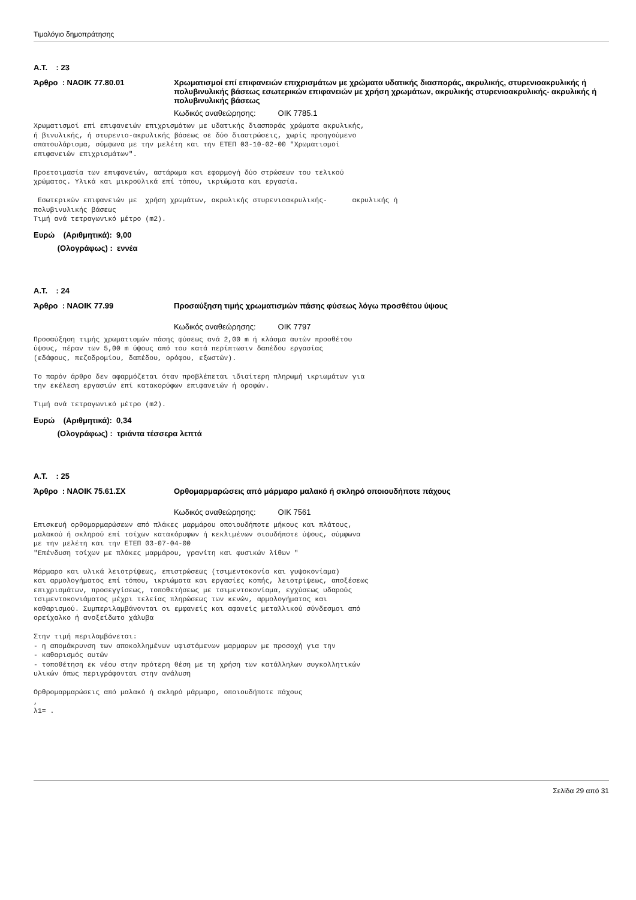Τιμολόγιο δημοπράτησης
Α.Τ. : 23
Άρθρο : ΝΑΟΙΚ 77.80.01 Χρωματισμοί επί επιφανειών επιχρισμάτων με χρώματα υδατικής διασποράς, ακρυλικής, στυρενιοακρυλικής ή πολυβινυλικής βάσεως εσωτερικών επιφανειών με χρήση χρωμάτων, ακρυλικής στυρενιοακρυλικής- ακρυλικής ή πολυβινυλικής βάσεως
Κωδικός αναθεώρησης: ΟΙΚ 7785.1
Χρωματισμοί επί επιφανειών επιχρισμάτων με υδατικής διασποράς χρώματα ακρυλικής,
ή βινυλικής, ή στυρενιο-ακρυλικής βάσεως σε δύο διαστρώσεις, χωρίς προηγούμενο
σπατουλάρισμα, σύμφωνα με την μελέτη και την ΕΤΕΠ 03-10-02-00 "Χρωματισμοί
επιφανειών επιχρισμάτων".

Προετοιμασία των επιφανειών, αστάρωμα και εφαρμογή δύο στρώσεων του τελικού
χρώματος. Υλικά και μικροϋλικά επί τόπου, ικριώματα και εργασία.

 Εσωτερικών επιφανειών με  χρήση χρωμάτων, ακρυλικής στυρενιοακρυλικής-      ακρυλικής ή
πολυβινυλικής βάσεως
Τιμή ανά τετραγωνικό μέτρο (m2).
Ευρώ (Αριθμητικά): 9,00
(Ολογράφως) : εννέα
Α.Τ. : 24
Άρθρο : ΝΑΟΙΚ 77.99 Προσαύξηση τιμής χρωματισμών πάσης φύσεως λόγω προσθέτου ύψους
Κωδικός αναθεώρησης: ΟΙΚ 7797
Προσαύξηση τιμής χρωματισμών πάσης φύσεως ανά 2,00 m ή κλάσμα αυτών προσθέτου
ύψους, πέραν των 5,00 m ύψους από του κατά περίπτωσιν δαπέδου εργασίας
(εδάφους, πεζοδρομίου, δαπέδου, ορόφου, εξωστών).

Το παρόν άρθρο δεν αφαρμόζεται όταν προβλέπεται ιδιαίτερη πληρωμή ικριωμάτων για
την εκέλεση εργασιών επί κατακορύφων επιφανειών ή οροφών.

Τιμή ανά τετραγωνικό μέτρο (m2).
Ευρώ (Αριθμητικά): 0,34
(Ολογράφως) : τριάντα τέσσερα λεπτά
Α.Τ. : 25
Άρθρο : ΝΑΟΙΚ 75.61.ΣΧ Ορθομαρμαρώσεις από μάρμαρο μαλακό ή σκληρό οποιουδήποτε πάχους
Κωδικός αναθεώρησης: ΟΙΚ 7561
Επισκευή ορθομαρμαρώσεων από πλάκες μαρμάρου οποιουδήποτε μήκους και πλάτους,
μαλακού ή σκληρού επί τοίχων κατακόρυφων ή κεκλιμένων οιουδήποτε ύψους, σύμφωνα
με την μελέτη και την ΕΤΕΠ 03-07-04-00
"Επένδυση τοίχων με πλάκες μαρμάρου, γρανίτη και φυσικών λίθων "

Μάρμαρο και υλικά λειοτρίψεως, επιστρώσεως (τσιμεντοκονία και γυψοκονίαμα)
και αρμολογήματος επί τόπου, ικριώματα και εργασίες κοπής, λειοτρίψεως, αποξέσεως
επιχρισμάτων, προσεγγίσεως, τοποθετήσεως με τσιμεντοκονίαμα, εγχύσεως υδαρούς
τσιμεντοκονιάματος μέχρι τελείας πληρώσεως των κενών, αρμολογήματος και
καθαρισμού. Συμπεριλαμβάνονται οι εμφανείς και αφανείς μεταλλικού σύνδεσμοι από
ορείχαλκο ή ανοξείδωτο χάλυβα

Στην τιμή περιλαμβάνεται:
- η απομάκρυνση των αποκολλημένων υφιστάμενων μαρμαρων με προσοχή για την
- καθαρισμός αυτών
- τοποθέτηση εκ νέου στην πρότερη θέση με τη χρήση των κατάλληλων συγκολλητικών
υλικών όπως περιγράφονται στην ανάλυση

Ορθρομαρμαρώσεις από μαλακό ή σκληρό μάρμαρο, οποιουδήποτε πάχους
,
λ1= .
Σελίδα 29 από 31